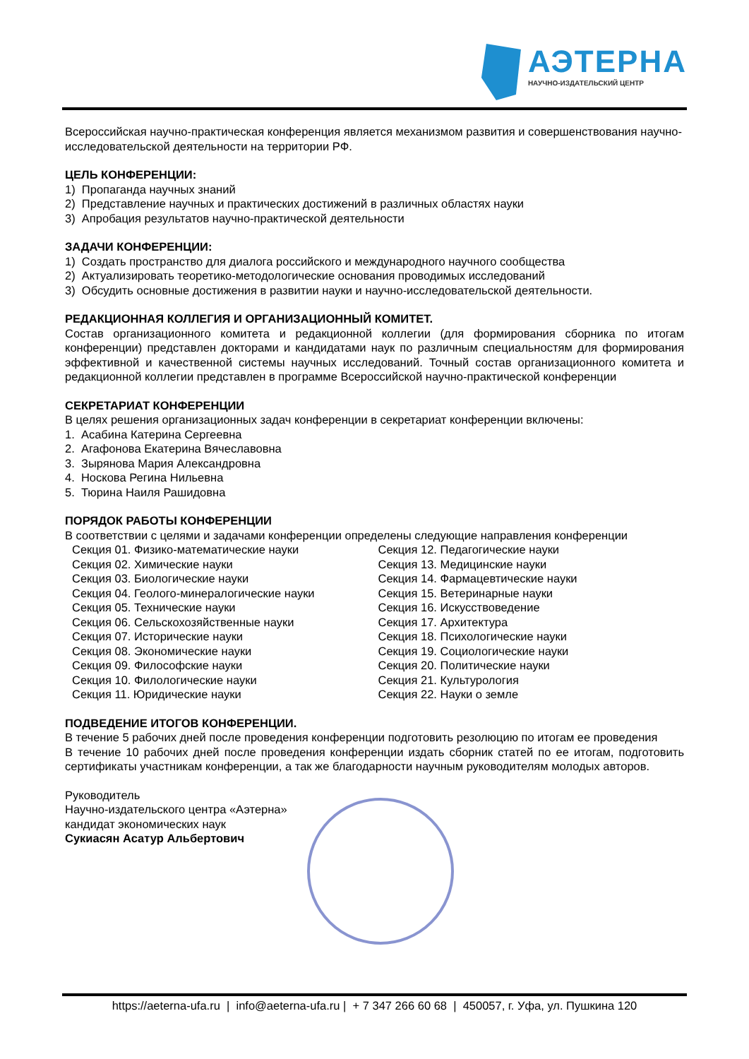АЭТЕРНА
НАУЧНО-ИЗДАТЕЛЬСКИЙ ЦЕНТР
Всероссийская научно-практическая конференция является механизмом развития и совершенствования научно-исследовательской деятельности на территории РФ.
ЦЕЛЬ КОНФЕРЕНЦИИ:
1) Пропаганда научных знаний
2) Представление научных и практических достижений в различных областях науки
3) Апробация результатов научно-практической деятельности
ЗАДАЧИ КОНФЕРЕНЦИИ:
1) Создать пространство для диалога российского и международного научного сообщества
2) Актуализировать теоретико-методологические основания проводимых исследований
3) Обсудить основные достижения в развитии науки и научно-исследовательской деятельности.
РЕДАКЦИОННАЯ КОЛЛЕГИЯ И ОРГАНИЗАЦИОННЫЙ КОМИТЕТ.
Состав организационного комитета и редакционной коллегии (для формирования сборника по итогам конференции) представлен докторами и кандидатами наук по различным специальностям для формирования эффективной и качественной системы научных исследований. Точный состав организационного комитета и редакционной коллегии представлен в программе Всероссийской научно-практической конференции
СЕКРЕТАРИАТ КОНФЕРЕНЦИИ
В целях решения организационных задач конференции в секретариат конференции включены:
1. Асабина Катерина Сергеевна
2. Агафонова Екатерина Вячеславовна
3. Зырянова Мария Александровна
4. Носкова Регина Нильевна
5. Тюрина Наиля Рашидовна
ПОРЯДОК РАБОТЫ КОНФЕРЕНЦИИ
В соответствии с целями и задачами конференции определены следующие направления конференции
Секция 01. Физико-математические науки
Секция 02. Химические науки
Секция 03. Биологические науки
Секция 04. Геолого-минералогические науки
Секция 05. Технические науки
Секция 06. Сельскохозяйственные науки
Секция 07. Исторические науки
Секция 08. Экономические науки
Секция 09. Философские науки
Секция 10. Филологические науки
Секция 11. Юридические науки
Секция 12. Педагогические науки
Секция 13. Медицинские науки
Секция 14. Фармацевтические науки
Секция 15. Ветеринарные науки
Секция 16. Искусствоведение
Секция 17. Архитектура
Секция 18. Психологические науки
Секция 19. Социологические науки
Секция 20. Политические науки
Секция 21. Культурология
Секция 22. Науки о земле
ПОДВЕДЕНИЕ ИТОГОВ КОНФЕРЕНЦИИ.
В течение 5 рабочих дней после проведения конференции подготовить резолюцию по итогам ее проведения
В течение 10 рабочих дней после проведения конференции издать сборник статей по ее итогам, подготовить сертификаты участникам конференции, а так же благодарности научным руководителям молодых авторов.
Руководитель
Научно-издательского центра «Аэтерна»
кандидат экономических наук
Сукиасян Асатур Альбертович
https://aeterna-ufa.ru | info@aeterna-ufa.ru | + 7 347 266 60 68 | 450057, г. Уфа, ул. Пушкина 120